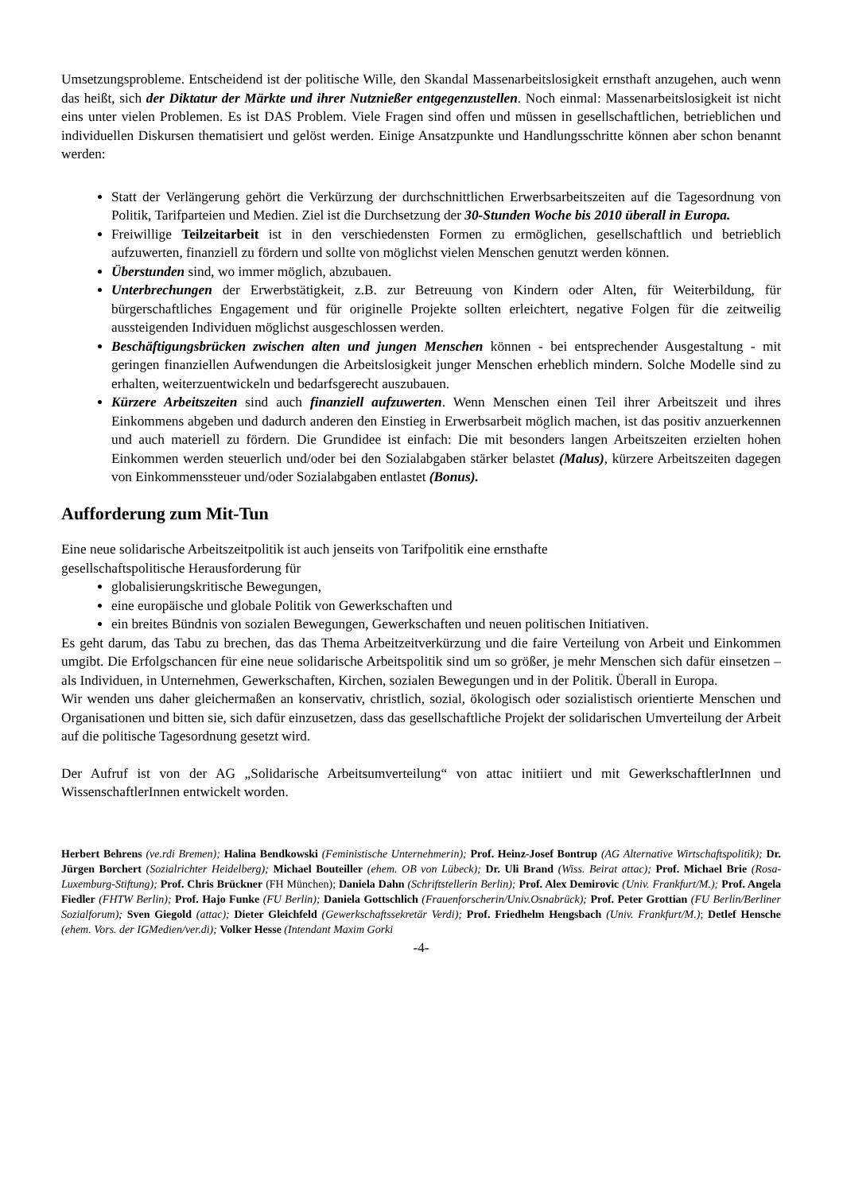Umsetzungsprobleme. Entscheidend ist der politische Wille, den Skandal Massenarbeitslosigkeit ernsthaft anzugehen, auch wenn das heißt, sich der Diktatur der Märkte und ihrer Nutznießer entgegenzustellen. Noch einmal: Massenarbeitslosigkeit ist nicht eins unter vielen Problemen. Es ist DAS Problem. Viele Fragen sind offen und müssen in gesellschaftlichen, betrieblichen und individuellen Diskursen thematisiert und gelöst werden. Einige Ansatzpunkte und Handlungsschritte können aber schon benannt werden:
Statt der Verlängerung gehört die Verkürzung der durchschnittlichen Erwerbsarbeitszeiten auf die Tagesordnung von Politik, Tarifparteien und Medien. Ziel ist die Durchsetzung der 30-Stunden Woche bis 2010 überall in Europa.
Freiwillige Teilzeitarbeit ist in den verschiedensten Formen zu ermöglichen, gesellschaftlich und betrieblich aufzuwerten, finanziell zu fördern und sollte von möglichst vielen Menschen genutzt werden können.
Überstunden sind, wo immer möglich, abzubauen.
Unterbrechungen der Erwerbstätigkeit, z.B. zur Betreuung von Kindern oder Alten, für Weiterbildung, für bürgerschaftliches Engagement und für originelle Projekte sollten erleichtert, negative Folgen für die zeitweilig aussteigenden Individuen möglichst ausgeschlossen werden.
Beschäftigungsbrücken zwischen alten und jungen Menschen können - bei entsprechender Ausgestaltung - mit geringen finanziellen Aufwendungen die Arbeitslosigkeit junger Menschen erheblich mindern. Solche Modelle sind zu erhalten, weiterzuentwickeln und bedarfsgerecht auszubauen.
Kürzere Arbeitszeiten sind auch finanziell aufzuwerten. Wenn Menschen einen Teil ihrer Arbeitszeit und ihres Einkommens abgeben und dadurch anderen den Einstieg in Erwerbsarbeit möglich machen, ist das positiv anzuerkennen und auch materiell zu fördern. Die Grundidee ist einfach: Die mit besonders langen Arbeitszeiten erzielten hohen Einkommen werden steuerlich und/oder bei den Sozialabgaben stärker belastet (Malus), kürzere Arbeitszeiten dagegen von Einkommenssteuer und/oder Sozialabgaben entlastet (Bonus).
Aufforderung zum Mit-Tun
Eine neue solidarische Arbeitszeitpolitik ist auch jenseits von Tarifpolitik eine ernsthafte
gesellschaftspolitische Herausforderung für
globalisierungskritische Bewegungen,
eine europäische und globale Politik von Gewerkschaften und
ein breites Bündnis von sozialen Bewegungen, Gewerkschaften und neuen politischen Initiativen.
Es geht darum, das Tabu zu brechen, das das Thema Arbeitzeitverkürzung und die faire Verteilung von Arbeit und Einkommen umgibt. Die Erfolgschancen für eine neue solidarische Arbeitspolitik sind um so größer, je mehr Menschen sich dafür einsetzen – als Individuen, in Unternehmen, Gewerkschaften, Kirchen, sozialen Bewegungen und in der Politik. Überall in Europa.
Wir wenden uns daher gleichermaßen an konservativ, christlich, sozial, ökologisch oder sozialistisch orientierte Menschen und Organisationen und bitten sie, sich dafür einzusetzen, dass das gesellschaftliche Projekt der solidarischen Umverteilung der Arbeit auf die politische Tagesordnung gesetzt wird.
Der Aufruf ist von der AG „Solidarische Arbeitsumverteilung“ von attac initiiert und mit GewerkschaftlerInnen und WissenschaftlerInnen entwickelt worden.
Herbert Behrens (ve.rdi Bremen); Halina Bendkowski (Feministische Unternehmerin); Prof. Heinz-Josef Bontrup (AG Alternative Wirtschaftspolitik); Dr. Jürgen Borchert (Sozialrichter Heidelberg); Michael Bouteiller (ehem. OB von Lübeck); Dr. Uli Brand (Wiss. Beirat attac); Prof. Michael Brie (Rosa-Luxemburg-Stiftung); Prof. Chris Brückner (FH München); Daniela Dahn (Schriftstellerin Berlin); Prof. Alex Demirovic (Univ. Frankfurt/M.); Prof. Angela Fiedler (FHTW Berlin); Prof. Hajo Funke (FU Berlin); Daniela Gottschlich (Frauenforscherin/Univ.Osnabrück); Prof. Peter Grottian (FU Berlin/Berliner Sozialforum); Sven Giegold (attac); Dieter Gleichfeld (Gewerkschaftssekretär Verdi); Prof. Friedhelm Hengsbach (Univ. Frankfurt/M.); Detlef Hensche (ehem. Vors. der IGMedien/ver.di); Volker Hesse (Intendant Maxim Gorki
-4-